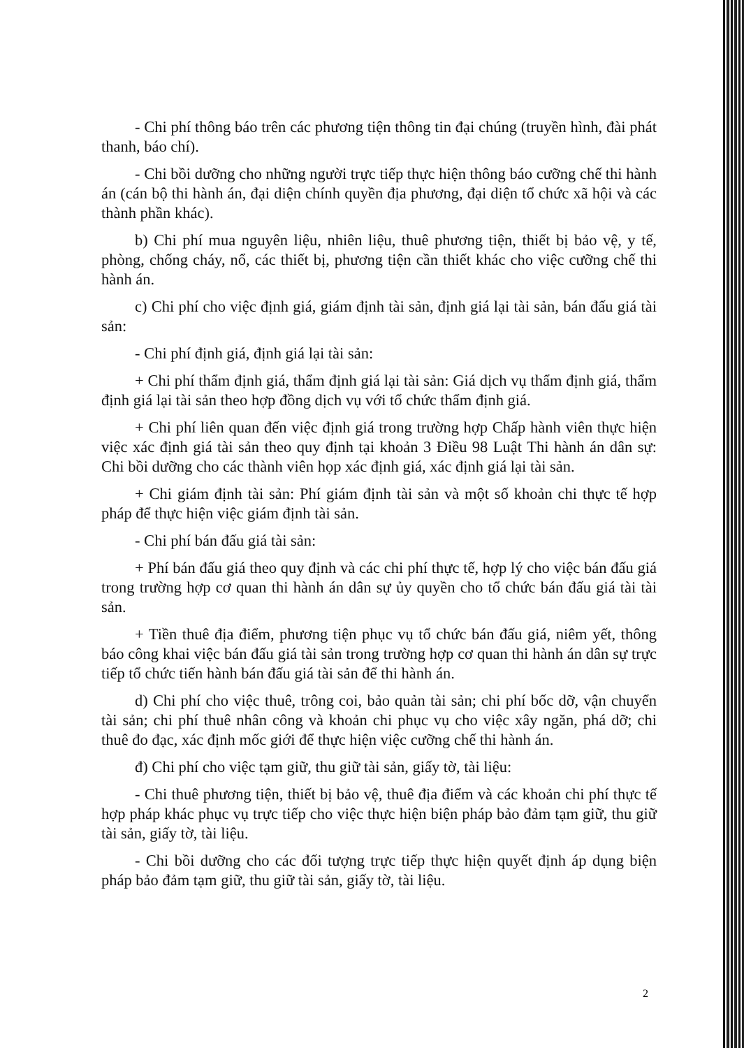- Chi phí thông báo trên các phương tiện thông tin đại chúng (truyền hình, đài phát thanh, báo chí).
- Chi bồi dưỡng cho những người trực tiếp thực hiện thông báo cưỡng chế thi hành án (cán bộ thi hành án, đại diện chính quyền địa phương, đại diện tổ chức xã hội và các thành phần khác).
b) Chi phí mua nguyên liệu, nhiên liệu, thuê phương tiện, thiết bị bảo vệ, y tế, phòng, chống cháy, nổ, các thiết bị, phương tiện cần thiết khác cho việc cưỡng chế thi hành án.
c) Chi phí cho việc định giá, giám định tài sản, định giá lại tài sản, bán đấu giá tài sản:
- Chi phí định giá, định giá lại tài sản:
+ Chi phí thẩm định giá, thẩm định giá lại tài sản: Giá dịch vụ thẩm định giá, thẩm định giá lại tài sản theo hợp đồng dịch vụ với tổ chức thẩm định giá.
+ Chi phí liên quan đến việc định giá trong trường hợp Chấp hành viên thực hiện việc xác định giá tài sản theo quy định tại khoản 3 Điều 98 Luật Thi hành án dân sự: Chi bồi dưỡng cho các thành viên họp xác định giá, xác định giá lại tài sản.
+ Chi giám định tài sản: Phí giám định tài sản và một số khoản chi thực tế hợp pháp để thực hiện việc giám định tài sản.
- Chi phí bán đấu giá tài sản:
+ Phí bán đấu giá theo quy định và các chi phí thực tế, hợp lý cho việc bán đấu giá trong trường hợp cơ quan thi hành án dân sự ủy quyền cho tổ chức bán đấu giá tài tài sản.
+ Tiền thuê địa điểm, phương tiện phục vụ tổ chức bán đấu giá, niêm yết, thông báo công khai việc bán đấu giá tài sản trong trường hợp cơ quan thi hành án dân sự trực tiếp tổ chức tiến hành bán đấu giá tài sản để thi hành án.
d) Chi phí cho việc thuê, trông coi, bảo quản tài sản; chi phí bốc dỡ, vận chuyển tài sản; chi phí thuê nhân công và khoản chi phục vụ cho việc xây ngăn, phá dỡ; chi thuê đo đạc, xác định mốc giới để thực hiện việc cưỡng chế thi hành án.
đ) Chi phí cho việc tạm giữ, thu giữ tài sản, giấy tờ, tài liệu:
- Chi thuê phương tiện, thiết bị bảo vệ, thuê địa điểm và các khoản chi phí thực tế hợp pháp khác phục vụ trực tiếp cho việc thực hiện biện pháp bảo đảm tạm giữ, thu giữ tài sản, giấy tờ, tài liệu.
- Chi bồi dưỡng cho các đối tượng trực tiếp thực hiện quyết định áp dụng biện pháp bảo đảm tạm giữ, thu giữ tài sản, giấy tờ, tài liệu.
2